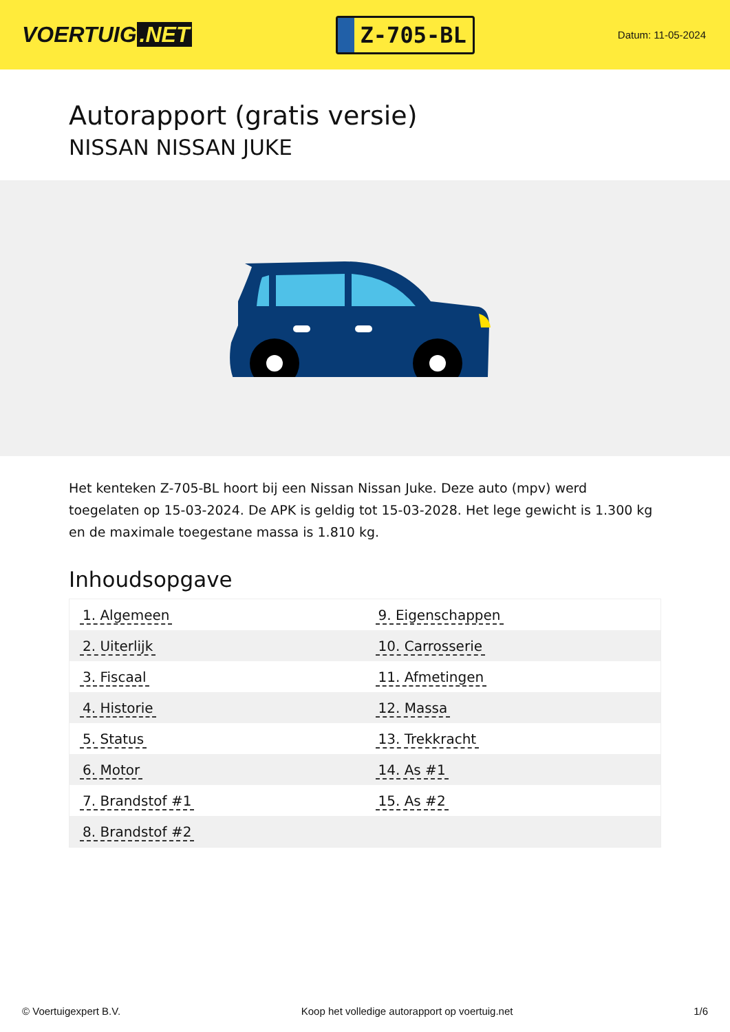VOERTUIG.NET
Z-705-BL
Datum: 11-05-2024
Autorapport (gratis versie)
NISSAN NISSAN JUKE
Het kenteken Z-705-BL hoort bij een Nissan Nissan Juke. Deze auto (mpv) werd toegelaten op 15-03-2024. De APK is geldig tot 15-03-2028. Het lege gewicht is 1.300 kg en de maximale toegestane massa is 1.810 kg.
Inhoudsopgave
| 1. Algemeen | 9. Eigenschappen |
| 2. Uiterlijk | 10. Carrosserie |
| 3. Fiscaal | 11. Afmetingen |
| 4. Historie | 12. Massa |
| 5. Status | 13. Trekkracht |
| 6. Motor | 14. As #1 |
| 7. Brandstof #1 | 15. As #2 |
| 8. Brandstof #2 | |
© Voertuigexpert B.V. Koop het volledige autorapport op voertuig.net 1/6